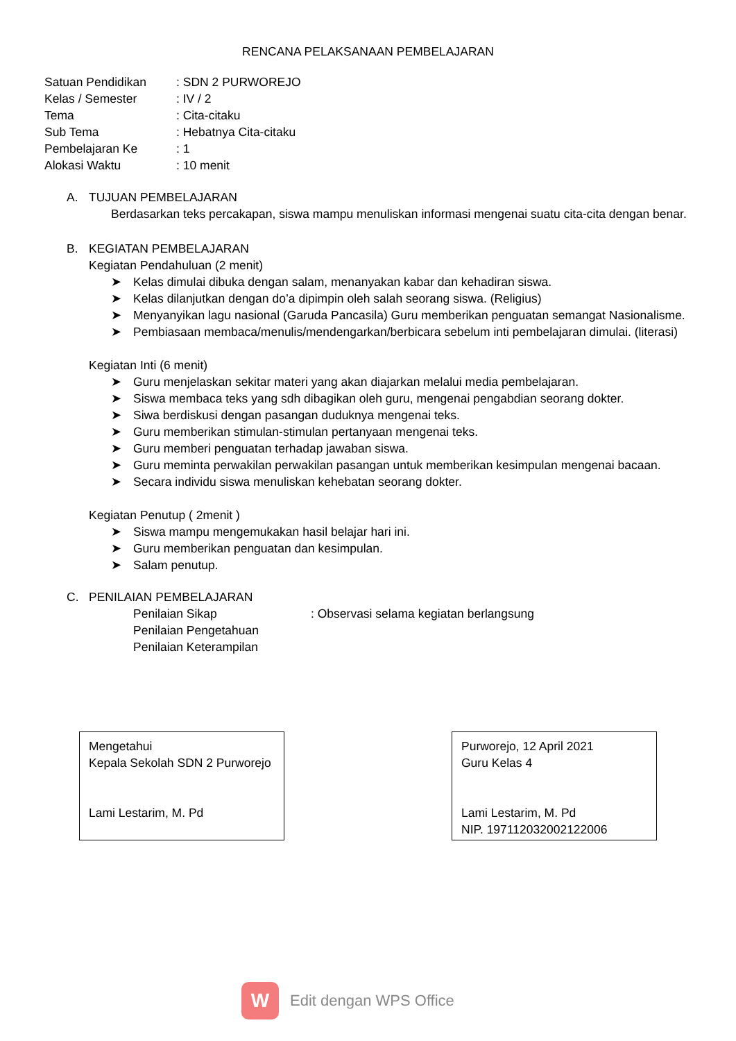RENCANA PELAKSANAAN PEMBELAJARAN
| Satuan Pendidikan | : SDN 2 PURWOREJO |
| Kelas / Semester | : IV / 2 |
| Tema | : Cita-citaku |
| Sub Tema | : Hebatnya Cita-citaku |
| Pembelajaran Ke | : 1 |
| Alokasi Waktu | : 10 menit |
A. TUJUAN PEMBELAJARAN
Berdasarkan teks percakapan, siswa mampu menuliskan informasi mengenai suatu cita-cita dengan benar.
B. KEGIATAN PEMBELAJARAN
Kegiatan Pendahuluan (2 menit)
➤ Kelas dimulai dibuka dengan salam, menanyakan kabar dan kehadiran siswa.
➤ Kelas dilanjutkan dengan do’a dipimpin oleh salah seorang siswa. (Religius)
➤ Menyanyikan lagu nasional (Garuda Pancasila) Guru memberikan penguatan semangat Nasionalisme.
➤ Pembiasaan membaca/menulis/mendengarkan/berbicara sebelum inti pembelajaran dimulai. (literasi)
Kegiatan Inti (6 menit)
➤ Guru menjelaskan sekitar materi yang akan diajarkan melalui media pembelajaran.
➤ Siswa membaca teks yang sdh dibagikan oleh guru, mengenai pengabdian seorang dokter.
➤ Siwa berdiskusi dengan pasangan duduknya mengenai teks.
➤ Guru memberikan stimulan-stimulan pertanyaan mengenai teks.
➤ Guru memberi penguatan terhadap jawaban siswa.
➤ Guru meminta perwakilan perwakilan pasangan untuk memberikan kesimpulan mengenai bacaan.
➤ Secara individu siswa menuliskan kehebatan seorang dokter.
Kegiatan Penutup ( 2menit )
➤ Siswa mampu mengemukakan hasil belajar hari ini.
➤ Guru memberikan penguatan dan kesimpulan.
➤ Salam penutup.
C. PENILAIAN PEMBELAJARAN
| Penilaian Sikap | : Observasi selama kegiatan berlangsung |
| Penilaian Pengetahuan | |
| Penilaian Keterampilan | |
Mengetahui
Kepala Sekolah SDN 2 Purworejo
Lami Lestarim, M. Pd
Purworejo, 12 April 2021
Guru Kelas 4
Lami Lestarim, M. Pd
NIP. 197112032002122006
W
Edit dengan WPS Office